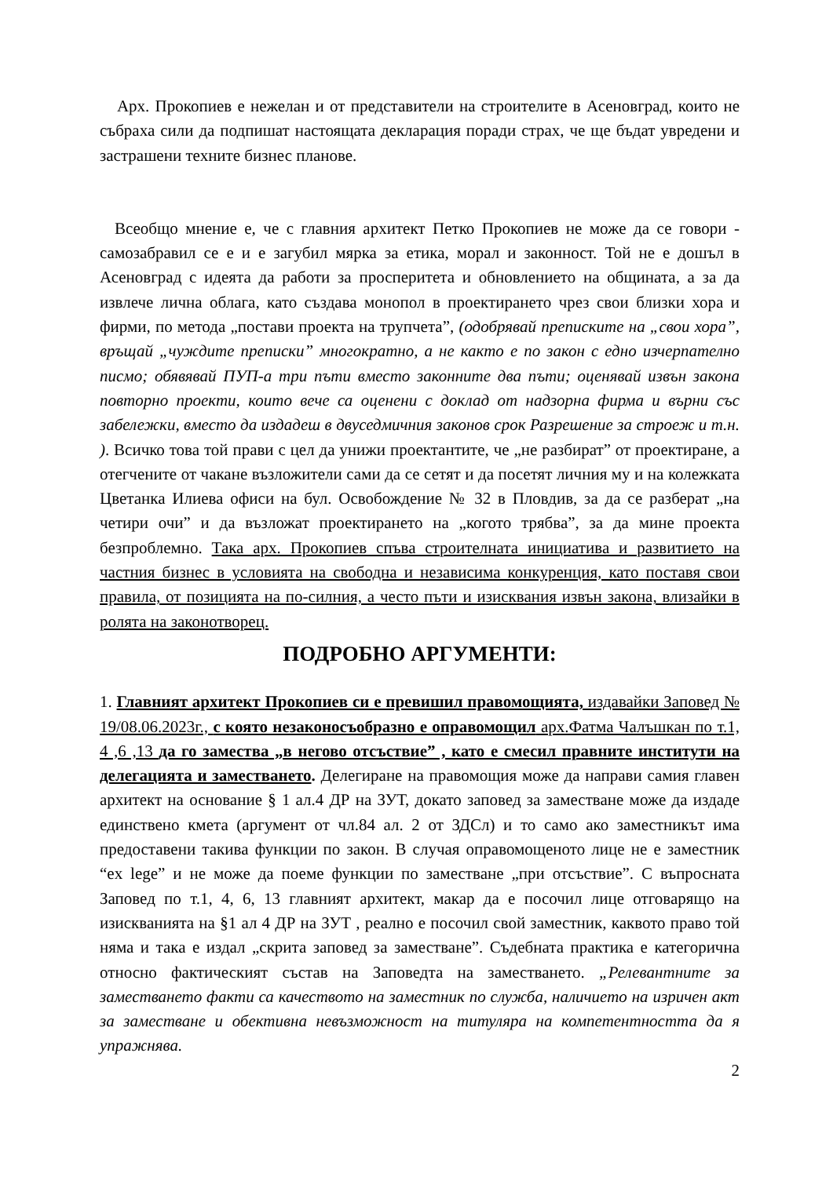Арх. Прокопиев е нежелан и от представители на строителите в Асеновград, които не събраха сили да подпишат настоящата декларация поради страх, че ще бъдат увредени и застрашени техните бизнес планове.
Всеобщо мнение е, че с главния архитект Петко Прокопиев не може да се говори - самозабравил се е и е загубил мярка за етика, морал и законност. Той не е дошъл в Асеновград с идеята да работи за просперитета и обновлението на общината, а за да извлече лична облага, като създава монопол в проектирането чрез свои близки хора и фирми, по метода „постави проекта на трупчета”, (одобрявай преписките на „свои хора”, връщай „чуждите преписки” многократно, а не както е по закон с едно изчерпателно писмо; обявявай ПУП-а три пъти вместо законните два пъти; оценявай извън закона повторно проекти, които вече са оценени с доклад от надзорна фирма и върни със забележки, вместо да издадеш в двуседмичния законов срок Разрешение за строеж и т.н. ). Всичко това той прави с цел да унижи проектантите, че „не разбират” от проектиране, а отегчените от чакане възложители сами да се сетят и да посетят личния му и на колежката Цветанка Илиева офиси на бул. Освобождение № 32 в Пловдив, за да се разберат „на четири очи” и да възложат проектирането на „когото трябва”, за да мине проекта безпроблемно. Така арх. Прокопиев спъва строителната инициатива и развитието на частния бизнес в условията на свободна и независима конкуренция, като поставя свои правила, от позицията на по-силния, а често пъти и изисквания извън закона, влизайки в ролята на законотворец.
ПОДРОБНО АРГУМЕНТИ:
1. Главният архитект Прокопиев си е превишил правомощията, издавайки Заповед № 19/08.06.2023г., с която незаконосъобразно е оправомощил арх.Фатма Чалъшкан по т.1, 4 ,6 ,13 да го замества „в негово отсъствие” , като е смесил правните институти на делегацията и заместването. Делегиране на правомощия може да направи самия главен архитект на основание § 1 ал.4 ДР на ЗУТ, докато заповед за заместване може да издаде единствено кмета (аргумент от чл.84 ал. 2 от ЗДСл) и то само ако заместникът има предоставени такива функции по закон. В случая оправомощеното лице не е заместник “ex lege” и не може да поеме функции по заместване „при отсъствие”. С въпросната Заповед по т.1, 4, 6, 13 главният архитект, макар да е посочил лице отговарящо на изискванията на §1 ал 4 ДР на ЗУТ , реално е посочил свой заместник, каквото право той няма и така е издал „скрита заповед за заместване”. Съдебната практика е категорична относно фактическият състав на Заповедта на заместването. „Релевантните за заместването факти са качеството на заместник по служба, наличието на изричен акт за заместване и обективна невъзможност на титуляра на компетентността да я упражнява.
2